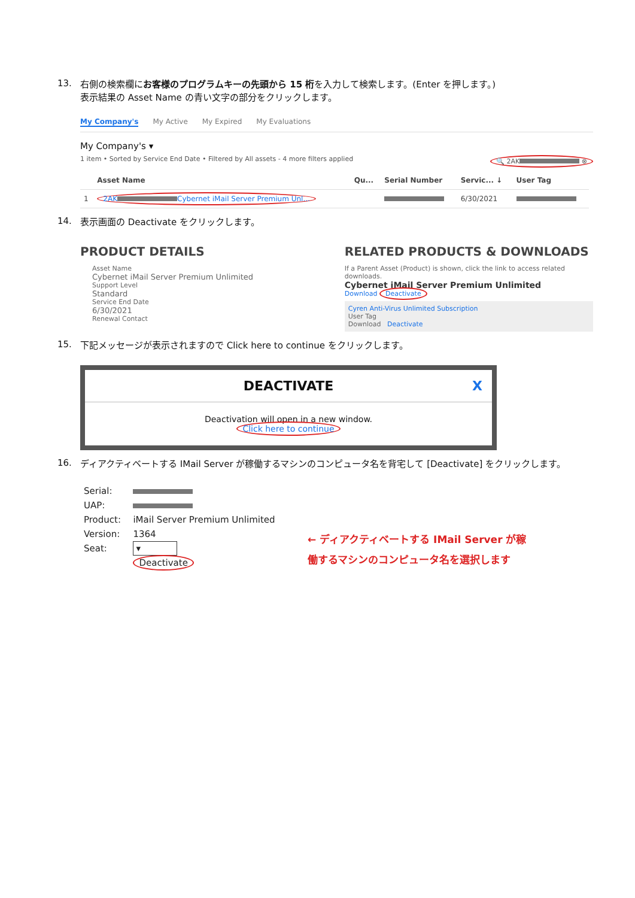13.
右側の検索欄にお客様のプログラムキーの先頭から 15 桁を入力して検索します。(Enter を押します。)
表示結果の Asset Name の青い文字の部分をクリックします。
My Company's My Active My Expired My Evaluations
My Company's ▾
1 item • Sorted by Service End Date • Filtered by All assets - 4 more filters applied 🔍 2AK ⊗
| | Asset Name | Qu... | Serial Number | Servic... ↓ | User Tag |
| --- | --- | --- | --- | --- | --- |
| 1 | 2AK Cybernet iMail Server Premium Unl... | | | 6/30/2021 | |
14.
表示画面の Deactivate をクリックします。
PRODUCT DETAILS
Asset Name
Cybernet iMail Server Premium Unlimited
Support Level
Standard
Service End Date
6/30/2021
Renewal Contact
RELATED PRODUCTS & DOWNLOADS
If a Parent Asset (Product) is shown, click the link to access related downloads.
Cybernet iMail Server Premium Unlimited
Download Deactivate
Cyren Anti-Virus Unlimited Subscription
User Tag
Download Deactivate
15.
下記メッセージが表示されますので Click here to continue をクリックします。
DEACTIVATE X
Deactivation will open in a new window.
Click here to continue
16.
ディアクティベートする IMail Server が稼働するマシンのコンピュータ名を背宅して [Deactivate] をクリックします。
| Serial: | |
| UAP: | |
| Product: | iMail Server Premium Unlimited |
| Version: | 1364 |
| Seat: | ▾ |
| | Deactivate |
← ディアクティベートする IMail Server が稼
働するマシンのコンピュータ名を選択します